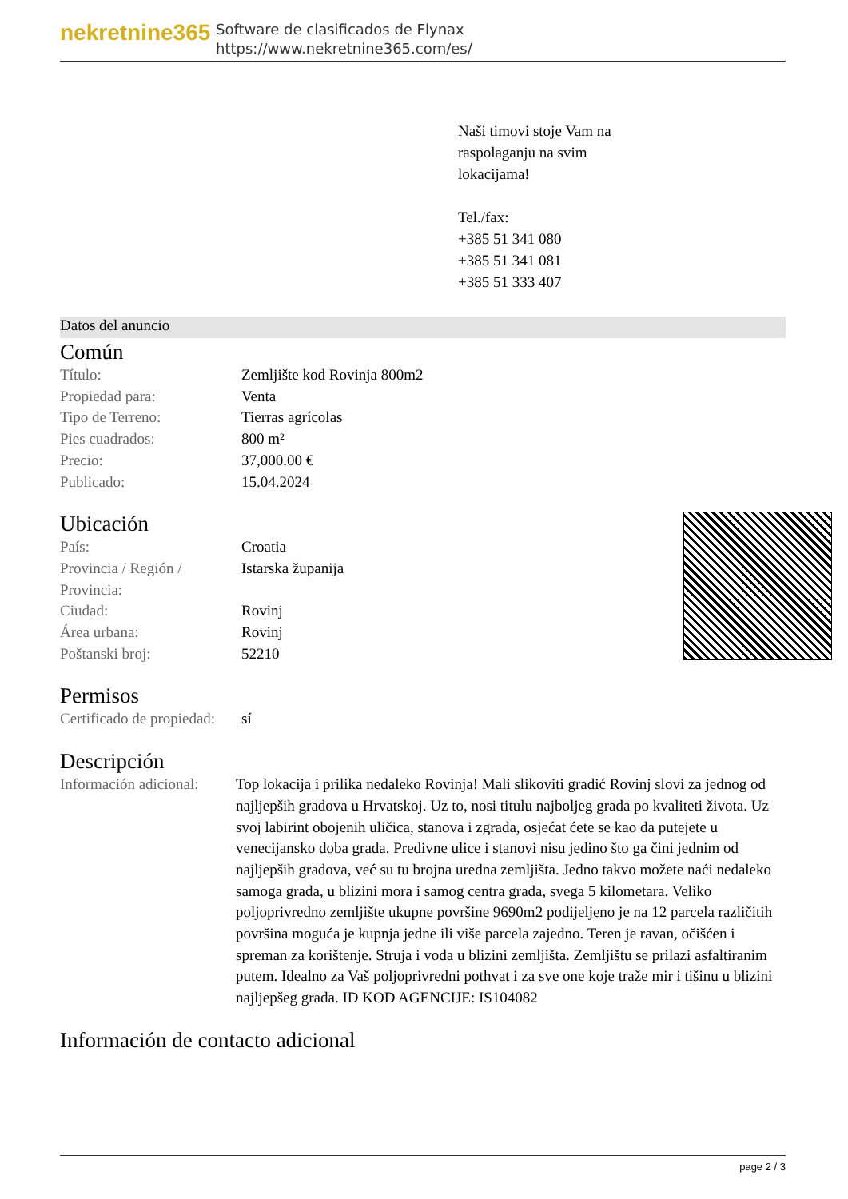nekretnine365
Software de clasificados de Flynax
https://www.nekretnine365.com/es/
Naši timovi stoje Vam na
raspolaganju na svim
lokacijama!
Tel./fax:
+385 51 341 080
+385 51 341 081
+385 51 333 407
Datos del anuncio
Común
| Título: | Zemljište kod Rovinja 800m2 |
| Propiedad para: | Venta |
| Tipo de Terreno: | Tierras agrícolas |
| Pies cuadrados: | 800 m² |
| Precio: | 37,000.00 € |
| Publicado: | 15.04.2024 |
Ubicación
| País: | Croatia |
| Provincia / Región / Provincia: | Istarska županija |
| Ciudad: | Rovinj |
| Área urbana: | Rovinj |
| Poštanski broj: | 52210 |
Permisos
| Certificado de propiedad: | sí |
Descripción
| Información adicional: | Top lokacija i prilika nedaleko Rovinja! Mali slikoviti gradić Rovinj slovi za jednog od najljepših gradova u Hrvatskoj. Uz to, nosi titulu najboljeg grada po kvaliteti života. Uz svoj labirint obojenih uličica, stanova i zgrada, osjećat ćete se kao da putejete u venecijansko doba grada. Predivne ulice i stanovi nisu jedino što ga čini jednim od najljepših gradova, već su tu brojna uredna zemljišta. Jedno takvo možete naći nedaleko samoga grada, u blizini mora i samog centra grada, svega 5 kilometara. Veliko poljoprivredno zemljište ukupne površine 9690m2 podijeljeno je na 12 parcela različitih površina moguća je kupnja jedne ili više parcela zajedno. Teren je ravan, očišćen i spreman za korištenje. Struja i voda u blizini zemljišta. Zemljištu se prilazi asfaltiranim putem. Idealno za Vaš poljoprivredni pothvat i za sve one koje traže mir i tišinu u blizini najljepšeg grada. ID KOD AGENCIJE: IS104082 |
Información de contacto adicional
page 2 / 3